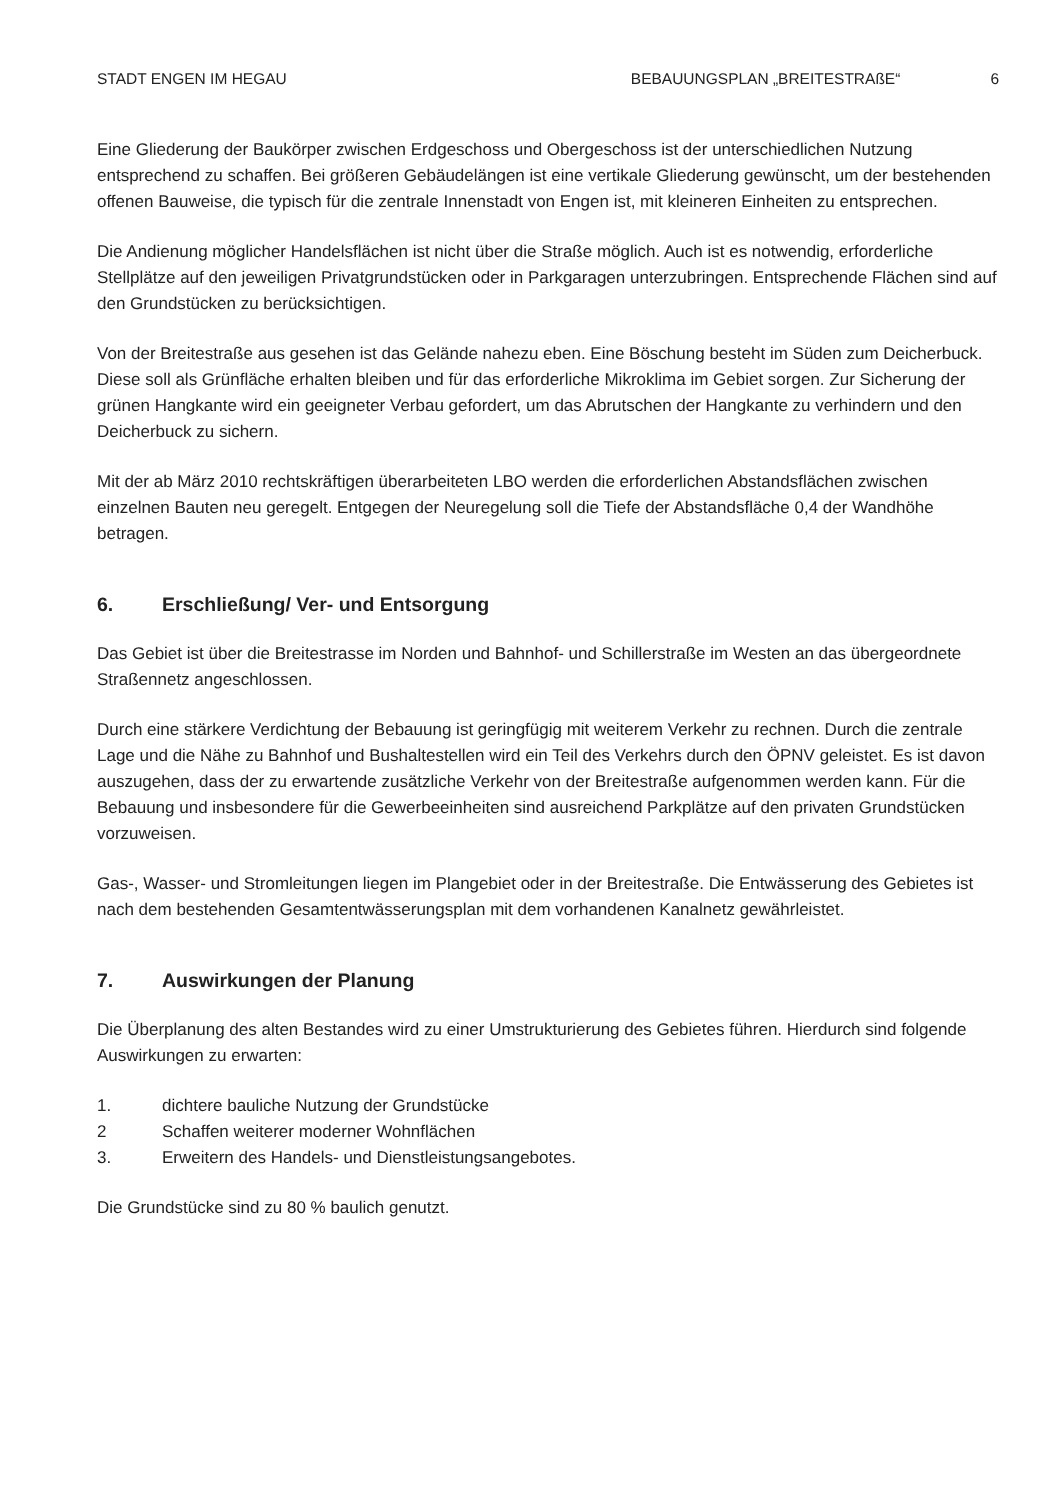STADT ENGEN IM HEGAU BEBAUUNGSPLAN „BREITESTRAßE“6
Eine Gliederung der Baukörper zwischen Erdgeschoss und Obergeschoss ist der unterschiedlichen Nutzung entsprechend zu schaffen. Bei größeren Gebäudelängen ist eine vertikale Gliederung gewünscht, um der bestehenden offenen Bauweise, die typisch für die zentrale Innenstadt von Engen ist, mit kleineren Einheiten zu entsprechen.
Die Andienung möglicher Handelsflächen ist nicht über die Straße möglich. Auch ist es notwendig, erforderliche Stellplätze auf den jeweiligen Privatgrundstücken oder in Parkgaragen unterzubringen. Entsprechende Flächen sind auf den Grundstücken zu berücksichtigen.
Von der Breitestraße aus gesehen ist das Gelände nahezu eben. Eine Böschung besteht im Süden zum Deicherbuck. Diese soll als Grünfläche erhalten bleiben und für das erforderliche Mikroklima im Gebiet sorgen. Zur Sicherung der grünen Hangkante wird ein geeigneter Verbau gefordert, um das Abrutschen der Hangkante zu verhindern und den Deicherbuck zu sichern.
Mit der ab März 2010 rechtskräftigen überarbeiteten LBO werden die erforderlichen Abstandsflächen zwischen einzelnen Bauten neu geregelt. Entgegen der Neuregelung soll die Tiefe der Abstandsfläche 0,4 der Wandhöhe betragen.
6. Erschließung/ Ver- und Entsorgung
Das Gebiet ist über die Breitestrasse im Norden und Bahnhof- und Schillerstraße im Westen an das übergeordnete Straßennetz angeschlossen.
Durch eine stärkere Verdichtung der Bebauung ist geringfügig mit weiterem Verkehr zu rechnen. Durch die zentrale Lage und die Nähe zu Bahnhof und Bushaltestellen wird ein Teil des Verkehrs durch den ÖPNV geleistet. Es ist davon auszugehen, dass der zu erwartende zusätzliche Verkehr von der Breitestraße aufgenommen werden kann. Für die Bebauung und insbesondere für die Gewerbeeinheiten sind ausreichend Parkplätze auf den privaten Grundstücken vorzuweisen.
Gas-, Wasser- und Stromleitungen liegen im Plangebiet oder in der Breitestraße. Die Entwässerung des Gebietes ist nach dem bestehenden Gesamtentwässerungsplan mit dem vorhandenen Kanalnetz gewährleistet.
7. Auswirkungen der Planung
Die Überplanung des alten Bestandes wird zu einer Umstrukturierung des Gebietes führen. Hierdurch sind folgende Auswirkungen zu erwarten:
1. dichtere bauliche Nutzung der Grundstücke
2 Schaffen weiterer moderner Wohnflächen
3. Erweitern des Handels- und Dienstleistungsangebotes.
Die Grundstücke sind zu 80 % baulich genutzt.